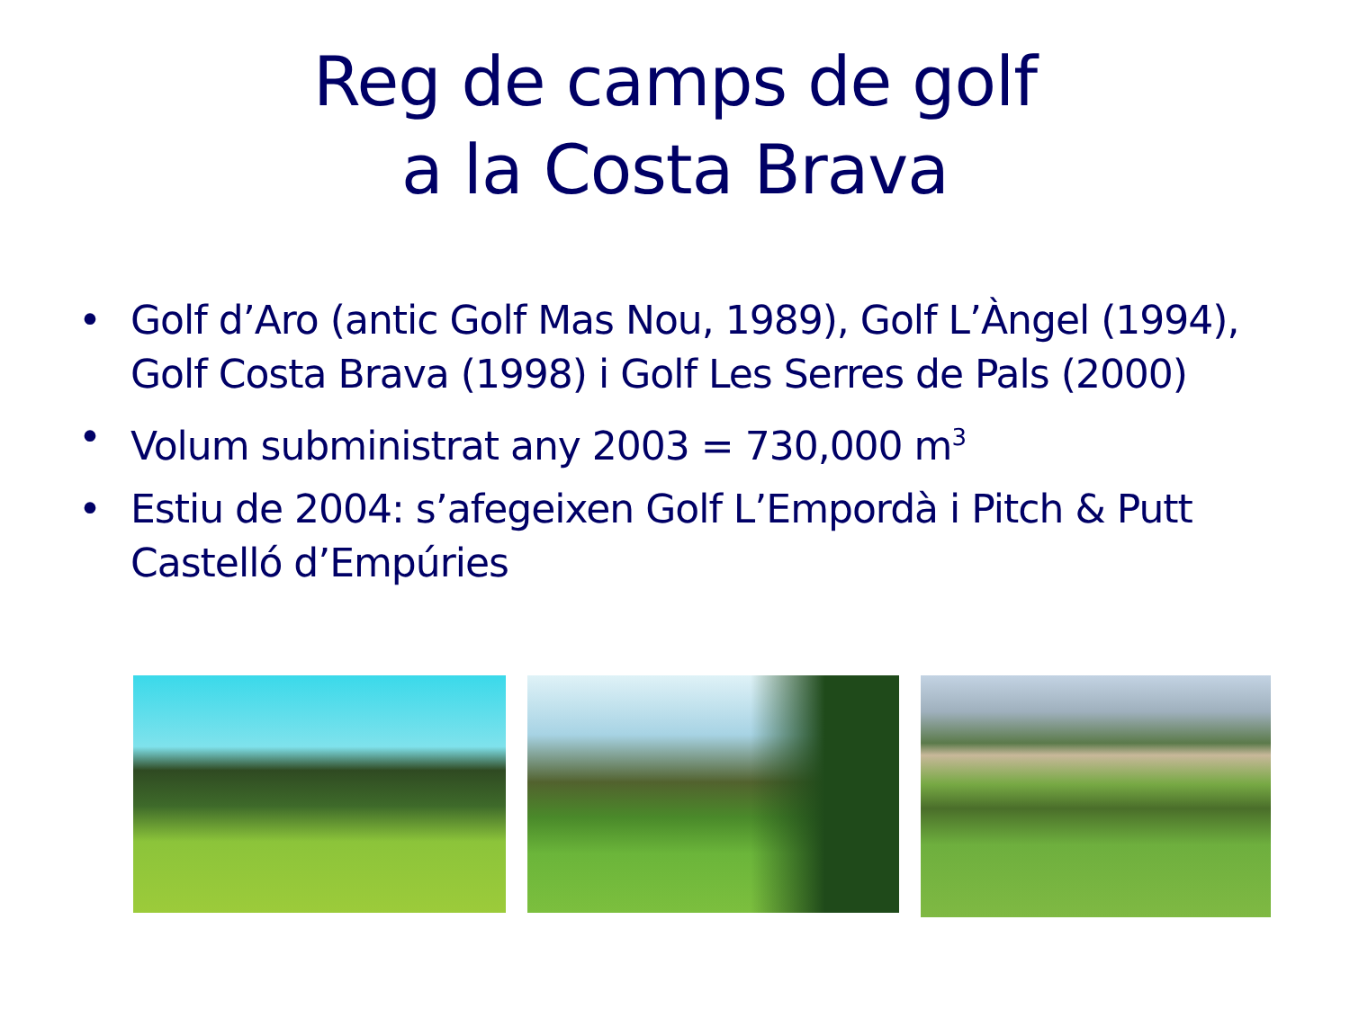Reg de camps de golf
a la Costa Brava
• Golf d’Aro (antic Golf Mas Nou, 1989), Golf L’Àngel (1994), Golf Costa Brava (1998) i Golf Les Serres de Pals (2000)
• Volum subministrat any 2003 = 730,000 m<sup>3</sup>
• Estiu de 2004: s’afegeixen Golf L’Empordà i Pitch & Putt Castelló d’Empúries